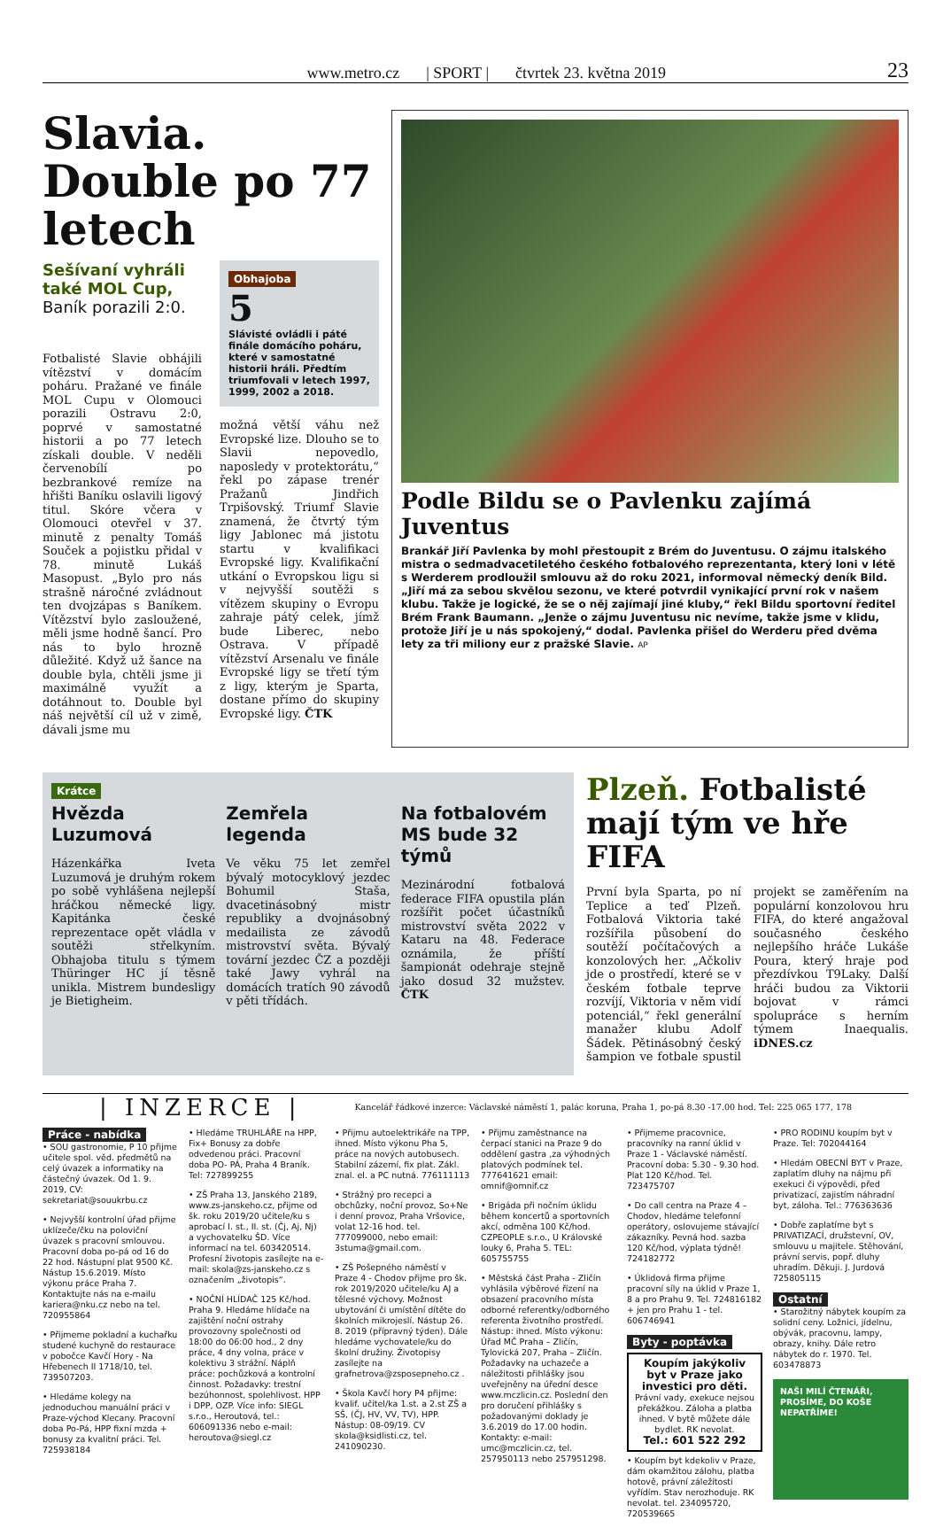www.metro.cz | SPORT | čtvrtek 23. května 2019 23
Slavia. Double po 77 letech
Sešívaní vyhráli také MOL Cup,
Baník porazili 2:0.
Fotbalisté Slavie obhájili vítězství v domácím poháru. Pražané ve finále MOL Cupu v Olomouci porazili Ostravu 2:0, poprvé v samostatné historii a po 77 letech získali double. V neděli červenobílí po bezbrankové remíze na hřišti Baníku oslavili ligový titul. Skóre včera v Olomouci otevřel v 37. minutě z penalty Tomáš Souček a pojistku přidal v 78. minutě Lukáš Masopust. „Bylo pro nás strašně náročné zvládnout ten dvojzápas s Baníkem. Vítězství bylo zasloužené, měli jsme hodně šancí. Pro nás to bylo hrozně důležité. Když už šance na double byla, chtěli jsme ji maximálně využít a dotáhnout to. Double byl náš největší cíl už v zimě, dávali jsme mu
Obhajoba
5
Slávisté ovládli i páté finále domácího poháru, které v samostatné historii hráli. Předtím triumfovali v letech 1997, 1999, 2002 a 2018.
možná větší váhu než Evropské lize. Dlouho se to Slavii nepovedlo, naposledy v protektorátu,“ řekl po zápase trenér Pražanů Jindřich Trpišovský. Triumf Slavie znamená, že čtvrtý tým ligy Jablonec má jistotu startu v kvalifikaci Evropské ligy. Kvalifikační utkání o Evropskou ligu si v nejvyšší soutěži s vítězem skupiny o Evropu zahraje pátý celek, jímž bude Liberec, nebo Ostrava. V případě vítězství Arsenalu ve finále Evropské ligy se třetí tým z ligy, kterým je Sparta, dostane přímo do skupiny Evropské ligy. ČTK
Podle Bildu se o Pavlenku zajímá Juventus
Brankář Jiří Pavlenka by mohl přestoupit z Brém do Juventusu. O zájmu italského mistra o sedmadvacetiletého českého fotbalového reprezentanta, který loni v létě s Werderem prodloužil smlouvu až do roku 2021, informoval německý deník Bild. „Jiří má za sebou skvělou sezonu, ve které potvrdil vynikající první rok v našem klubu. Takže je logické, že se o něj zajímají jiné kluby,“ řekl Bildu sportovní ředitel Brém Frank Baumann. „Jenže o zájmu Juventusu nic nevíme, takže jsme v klidu, protože Jiří je u nás spokojený,“ dodal. Pavlenka přišel do Werderu před dvěma lety za tři miliony eur z pražské Slavie. AP
Krátce
Hvězda Luzumová
Házenkářka Iveta Luzumová je druhým rokem po sobě vyhlášena nejlepší hráčkou německé ligy. Kapitánka české reprezentace opět vládla v soutěži střelkyním. Obhajoba titulu s týmem Thüringer HC jí těsně unikla. Mistrem bundesligy je Bietigheim.
Zemřela legenda
Ve věku 75 let zemřel bývalý motocyklový jezdec Bohumil Staša, dvacetinásobný mistr republiky a dvojnásobný medailista ze závodů mistrovství světa. Bývalý tovární jezdec ČZ a později také Jawy vyhrál na domácích tratích 90 závodů v pěti třídách.
Na fotbalovém MS bude 32 týmů
Mezinárodní fotbalová federace FIFA opustila plán rozšířit počet účastníků mistrovství světa 2022 v Kataru na 48. Federace oznámila, že příští šampionát odehraje stejně jako dosud 32 mužstev. ČTK
Plzeň. Fotbalisté mají tým ve hře FIFA
První byla Sparta, po ní Teplice a teď Plzeň. Fotbalová Viktoria také rozšířila působení do soutěží počítačových a konzolových her. „Ačkoliv jde o prostředí, které se v českém fotbale teprve rozvíjí, Viktoria v něm vidí potenciál,“ řekl generální manažer klubu Adolf Šádek. Pětinásobný český šampion ve fotbale spustil projekt se zaměřením na populární konzolovou hru FIFA, do které angažoval současného českého nejlepšího hráče Lukáše Poura, který hraje pod přezdívkou T9Laky. Další hráči budou za Viktorii bojovat v rámci spolupráce s herním týmem Inaequalis. iDNES.cz
| INZERCE | Kancelář řádkové inzerce: Václavské náměstí 1, palác koruna, Praha 1, po-pá 8.30 -17.00 hod. Tel: 225 065 177, 178
Práce - nabídka
• SOU gastronomie, P 10 přijme učitele spol. věd. předmětů na celý úvazek a informatiky na částečný úvazek. Od 1. 9. 2019, CV: sekretariat@souukrbu.cz
• Nejvyšší kontrolní úřad přijme uklízeče/čku na poloviční úvazek s pracovní smlouvou. Pracovní doba po-pá od 16 do 22 hod. Nástupní plat 9500 Kč. Nástup 15.6.2019. Místo výkonu práce Praha 7. Kontaktujte nás na e-mailu kariera@nku.cz nebo na tel. 720955864
• Přijmeme pokladní a kuchařku studené kuchyně do restaurace v pobočce Kavčí Hory - Na Hřebenech II 1718/10, tel. 739507203.
• Hledáme kolegy na jednoduchou manuální práci v Praze-východ Klecany. Pracovní doba Po-Pá, HPP fixní mzda + bonusy za kvalitní práci. Tel. 725938184
• Hledáme TRUHLÁŘE na HPP, Fix+ Bonusy za dobře odvedenou práci. Pracovní doba PO- PÁ, Praha 4 Braník. Tel: 727899255
• ZŠ Praha 13, Janského 2189, www.zs-janskeho.cz, přijme od šk. roku 2019/20 učitele/ku s aprobací I. st., II. st. (Čj, Aj, Nj) a vychovatelku ŠD. Více informací na tel. 603420514. Profesní životopis zasílejte na e-mail: skola@zs-janskeho.cz s označením „životopis“.
• NOČNÍ HLÍDAČ 125 Kč/hod. Praha 9. Hledáme hlídače na zajištění noční ostrahy provozovny společnosti od 18:00 do 06:00 hod., 2 dny práce, 4 dny volna, práce v kolektivu 3 strážní. Náplň práce: pochůzková a kontrolní činnost. Požadavky: trestní bezúhonnost, spolehlivost. HPP i DPP, OZP. Více info: SIEGL s.r.o., Heroutová, tel.: 606091336 nebo e-mail: heroutova@siegl.cz
• Přijmu autoelektrikáře na TPP, ihned. Místo výkonu Pha 5, práce na nových autobusech. Stabilní zázemí, fix plat. Zákl. znal. el. a PC nutná. 776111113
• Strážný pro recepci a obchůzky, noční provoz, So+Ne i denní provoz, Praha Vršovice, volat 12-16 hod. tel. 777099000, nebo email: 3stuma@gmail.com.
• ZŠ Pošepného náměstí v Praze 4 - Chodov přijme pro šk. rok 2019/2020 učitele/ku AJ a tělesné výchovy. Možnost ubytování či umístění dítěte do školních mikrojeslí. Nástup 26. 8. 2019 (přípravný týden). Dále hledáme vychovatele/ku do školní družiny. Životopisy zasílejte na grafnetrova@zsposepneho.cz .
• Škola Kavčí hory P4 přijme: kvalif. učitel/ka 1.st. a 2.st ZŠ a SŠ, (ČJ, HV, VV, TV), HPP. Nástup: 08-09/19. CV skola@ksidlisti.cz, tel. 241090230.
• Přijmu zaměstnance na čerpací stanici na Praze 9 do oddělení gastra ,za výhodných platových podmínek tel. 777641621 email: omnif@omnif.cz
• Brigáda při nočním úklidu během koncertů a sportovních akcí, odměna 100 Kč/hod. CZPEOPLE s.r.o., U Královské louky 6, Praha 5. TEL: 605755755
• Městská část Praha - Zličín vyhlásila výběrové řízení na obsazení pracovního místa odborné referentky/odborného referenta životního prostředí. Nástup: ihned. Místo výkonu: Úřad MČ Praha – Zličín, Tylovická 207, Praha – Zličín. Požadavky na uchazeče a náležitosti přihlášky jsou uveřejněny na úřední desce www.mczlicin.cz. Poslední den pro doručení přihlášky s požadovanými doklady je 3.6.2019 do 17.00 hodin. Kontakty: e-mail: umc@mczlicin.cz, tel. 257950113 nebo 257951298.
• Přijmeme pracovnice, pracovníky na ranní úklid v Praze 1 - Václavské náměstí. Pracovní doba: 5.30 - 9.30 hod. Plat 120 Kč/hod. Tel. 723475707
• Do call centra na Praze 4 – Chodov, hledáme telefonní operátory, oslovujeme stávající zákazníky. Pevná hod. sazba 120 Kč/hod, výplata týdně! 724182772
• Úklidová firma přijme pracovní síly na úklid v Praze 1, 8 a pro Prahu 9. Tel. 724816182 + jen pro Prahu 1 - tel. 606746941
Byty - poptávka
Koupím jakýkoliv byt v Praze jako investici pro děti.
Právní vady, exekuce nejsou překážkou. Záloha a platba ihned. V bytě můžete dále bydlet. RK nevolat.
Tel.: 601 522 292
• Koupím byt kdekoliv v Praze, dám okamžitou zálohu, platba hotově, právní záležitosti vyřídím. Stav nerozhoduje. RK nevolat. tel. 234095720, 720539665
• PRO RODINU koupím byt v Praze. Tel: 702044164
• Hledám OBECNÍ BYT v Praze, zaplatím dluhy na nájmu při exekuci či výpovědi, před privatizací, zajistím náhradní byt, záloha. Tel.: 776363636
• Dobře zaplatíme byt s PRIVATIZACÍ, družstevní, OV, smlouvu u majitele. Stěhování, právní servis, popř. dluhy uhradím. Děkuji. J. Jurdová 725805115
Ostatní
• Starožitný nábytek koupím za solidní ceny. Ložnici, jídelnu, obývák, pracovnu, lampy, obrazy, knihy. Dále retro nábytek do r. 1970. Tel. 603478873
NAŠI MILÍ ČTENÁŘI, PROSÍME, DO KOŠE NEPATŘÍME!